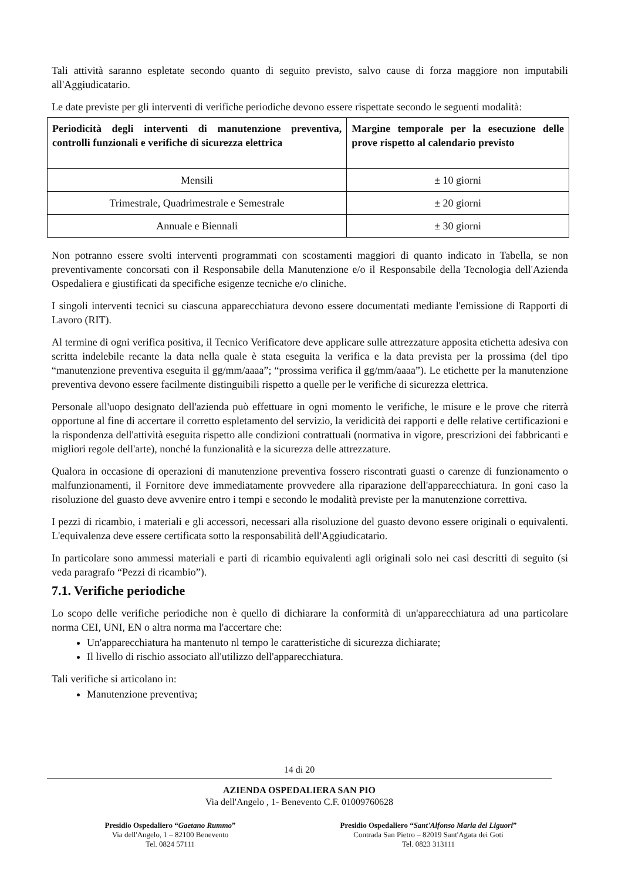Tali attività saranno espletate secondo quanto di seguito previsto, salvo cause di forza maggiore non imputabili all'Aggiudicatario.
Le date previste per gli interventi di verifiche periodiche devono essere rispettate secondo le seguenti modalità:
| Periodicità degli interventi di manutenzione preventiva, controlli funzionali e verifiche di sicurezza elettrica | Margine temporale per la esecuzione delle prove rispetto al calendario previsto |
| --- | --- |
| Mensili | ± 10 giorni |
| Trimestrale, Quadrimestrale e Semestrale | ± 20 giorni |
| Annuale e Biennali | ± 30 giorni |
Non potranno essere svolti interventi programmati con scostamenti maggiori di quanto indicato in Tabella, se non preventivamente concorsati con il Responsabile della Manutenzione e/o il Responsabile della Tecnologia dell'Azienda Ospedaliera e giustificati da specifiche esigenze tecniche e/o cliniche.
I singoli interventi tecnici su ciascuna apparecchiatura devono essere documentati mediante l'emissione di Rapporti di Lavoro (RIT).
Al termine di ogni verifica positiva, il Tecnico Verificatore deve applicare sulle attrezzature apposita etichetta adesiva con scritta indelebile recante la data nella quale è stata eseguita la verifica e la data prevista per la prossima (del tipo “manutenzione preventiva eseguita il gg/mm/aaaa”; “prossima verifica il gg/mm/aaaa”). Le etichette per la manutenzione preventiva devono essere facilmente distinguibili rispetto a quelle per le verifiche di sicurezza elettrica.
Personale all'uopo designato dell'azienda può effettuare in ogni momento le verifiche, le misure e le prove che riterrà opportune al fine di accertare il corretto espletamento del servizio, la veridicità dei rapporti e delle relative certificazioni e la rispondenza dell'attività eseguita rispetto alle condizioni contrattuali (normativa in vigore, prescrizioni dei fabbricanti e migliori regole dell'arte), nonché la funzionalità e la sicurezza delle attrezzature.
Qualora in occasione di operazioni di manutenzione preventiva fossero riscontrati guasti o carenze di funzionamento o malfunzionamenti, il Fornitore deve immediatamente provvedere alla riparazione dell'apparecchiatura. In goni caso la risoluzione del guasto deve avvenire entro i tempi e secondo le modalità previste per la manutenzione correttiva.
I pezzi di ricambio, i materiali e gli accessori, necessari alla risoluzione del guasto devono essere originali o equivalenti. L'equivalenza deve essere certificata sotto la responsabilità dell'Aggiudicatario.
In particolare sono ammessi materiali e parti di ricambio equivalenti agli originali solo nei casi descritti di seguito (si veda paragrafo “Pezzi di ricambio”).
7.1. Verifiche periodiche
Lo scopo delle verifiche periodiche non è quello di dichiarare la conformità di un'apparecchiatura ad una particolare norma CEI, UNI, EN o altra norma ma l'accertare che:
Un'apparecchiatura ha mantenuto nl tempo le caratteristiche di sicurezza dichiarate;
Il livello di rischio associato all'utilizzo dell'apparecchiatura.
Tali verifiche si articolano in:
Manutenzione preventiva;
14 di 20
AZIENDA OSPEDALIERA SAN PIO
Via dell'Angelo , 1- Benevento C.F. 01009760628
Presidio Ospedaliero “Gaetano Rummo”
Via dell'Angelo, 1 – 82100 Benevento
Tel. 0824 57111
Presidio Ospedaliero “Sant'Alfonso Maria dei Liguori”
Contrada San Pietro – 82019 Sant'Agata dei Goti
Tel. 0823 313111